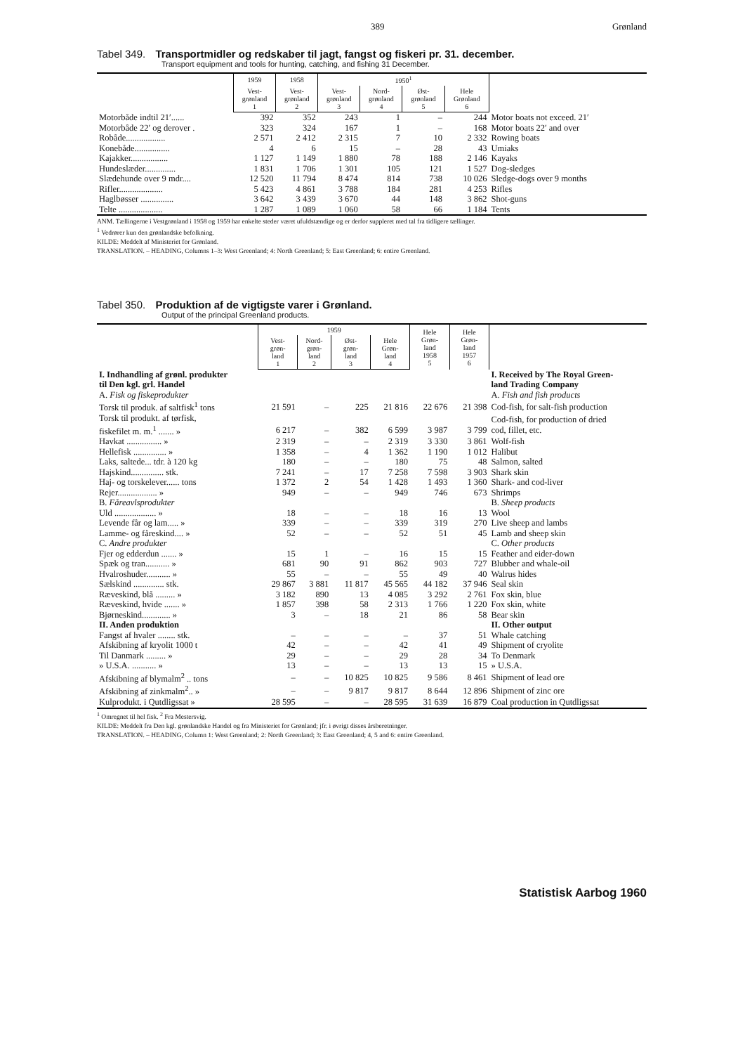389 Grønland
Tabel 349. Transportmidler og redskaber til jagt, fangst og fiskeri pr. 31. december.
Transport equipment and tools for hunting, catching, and fishing 31 December.
| | 1959 | 1958 | 1950<sup>1</sup> | | | | |
| --- | --- | --- | --- | --- | --- | --- | --- |
| | Vest- grønland 1 | Vest- grønland 2 | Vest- grønland 3 | Nord- grønland 4 | Øst- grønland 5 | Hele Grønland 6 | |
| Motorbåde indtil 21′...... | 392 | 352 | 243 | 1 | – | 244 | Motor boats not exceed. 21′ |
| Motorbåde 22′ og derover . | 323 | 324 | 167 | 1 | – | 168 | Motor boats 22′ and over |
| Robåde.................. | 2 571 | 2 412 | 2 315 | 7 | 10 | 2 332 | Rowing boats |
| Konebåde................ | 4 | 6 | 15 | – | 28 | 43 | Umiaks |
| Kajakker................. | 1 127 | 1 149 | 1 880 | 78 | 188 | 2 146 | Kayaks |
| Hundeslæder.............. | 1 831 | 1 706 | 1 301 | 105 | 121 | 1 527 | Dog-sledges |
| Slædehunde over 9 mdr.... | 12 520 | 11 794 | 8 474 | 814 | 738 | 10 026 | Sledge-dogs over 9 months |
| Rifler.................... | 5 423 | 4 861 | 3 788 | 184 | 281 | 4 253 | Rifles |
| Haglbøsser ............... | 3 642 | 3 439 | 3 670 | 44 | 148 | 3 862 | Shot-guns |
| Telte .................... | 1 287 | 1 089 | 1 060 | 58 | 66 | 1 184 | Tents |
ANM. Tællingerne i Vestgrønland i 1958 og 1959 har enkelte steder været ufuldstændige og er derfor suppleret med tal fra tidligere tællinger.
<sup>1</sup> Vedrører kun den grønlandske befolkning.
KILDE: Meddelt af Ministeriet for Grønland.
TRANSLATION. – HEADING, Columns 1–3: West Greenland; 4: North Greenland; 5: East Greenland; 6: entire Greenland.
Tabel 350. Produktion af de vigtigste varer i Grønland.
Output of the principal Greenland products.
| | 1959 | | | | Hele Grøn- land 1958 5 | Hele Grøn- land 1957 6 | |
| --- | --- | --- | --- | --- | --- | --- | --- |
| | Vest- grøn- land 1 | Nord- grøn- land 2 | Øst- grøn- land 3 | Hele Grøn- land 4 | | | |
| I. Indhandling af grønl. produkter til Den kgl. grl. Handel | | | | | | | I. Received by The Royal Green- land Trading Company |
| A. Fisk og fiskeprodukter | | | | | | | A. Fish and fish products |
| Torsk til produk. af saltfisk<sup>1</sup> tons | 21 591 | – | 225 | 21 816 | 22 676 | 21 398 | Cod-fish, for salt-fish production |
| Torsk til produkt. af tørfisk, fiskefilet m. m.<sup>1</sup> ....... » | 6 217 | – | 382 | 6 599 | 3 987 | 3 799 | Cod-fish, for production of dried cod, fillet, etc. |
| Havkat ................ » | 2 319 | – | – | 2 319 | 3 330 | 3 861 | Wolf-fish |
| Hellefisk ............... » | 1 358 | – | 4 | 1 362 | 1 190 | 1 012 | Halibut |
| Laks, saltede... tdr. à 120 kg | 180 | – | – | 180 | 75 | 48 | Salmon, salted |
| Hajskind............... stk. | 7 241 | – | 17 | 7 258 | 7 598 | 3 903 | Shark skin |
| Haj- og torskelever...... tons | 1 372 | 2 | 54 | 1 428 | 1 493 | 1 360 | Shark- and cod-liver |
| Rejer.................. » | 949 | – | – | 949 | 746 | 673 | Shrimps |
| B. Fåreavlsprodukter | | | | | | | B. Sheep products |
| Uld ................... » | 18 | – | – | 18 | 16 | 13 | Wool |
| Levende får og lam..... » | 339 | – | – | 339 | 319 | 270 | Live sheep and lambs |
| Lamme- og fåreskind.... » | 52 | – | – | 52 | 51 | 45 | Lamb and sheep skin |
| C. Andre produkter | | | | | | | C. Other products |
| Fjer og edderdun ....... » | 15 | 1 | – | 16 | 15 | 15 | Feather and eider-down |
| Spæk og tran........... » | 681 | 90 | 91 | 862 | 903 | 727 | Blubber and whale-oil |
| Hvalroshuder........... » | 55 | – | – | 55 | 49 | 40 | Walrus hides |
| Sælskind .............. stk. | 29 867 | 3 881 | 11 817 | 45 565 | 44 182 | 37 946 | Seal skin |
| Ræveskind, blå ......... » | 3 182 | 890 | 13 | 4 085 | 3 292 | 2 761 | Fox skin, blue |
| Ræveskind, hvide ....... » | 1 857 | 398 | 58 | 2 313 | 1 766 | 1 220 | Fox skin, white |
| Bjørneskind............. » | 3 | – | 18 | 21 | 86 | 58 | Bear skin |
| II. Anden produktion | | | | | | | II. Other output |
| Fangst af hvaler ........ stk. | – | – | – | – | 37 | 51 | Whale catching |
| Afskibning af kryolit 1000 t | 42 | – | – | 42 | 41 | 49 | Shipment of cryolite |
| Til Danmark ......... » | 29 | – | – | 29 | 28 | 34 | To Denmark |
| » U.S.A. ........... » | 13 | – | – | 13 | 13 | 15 | » U.S.A. |
| Afskibning af blymalm<sup>2</sup> .. tons | – | – | 10 825 | 10 825 | 9 586 | 8 461 | Shipment of lead ore |
| Afskibning af zinkmalm<sup>2</sup>.. » | – | – | 9 817 | 9 817 | 8 644 | 12 896 | Shipment of zinc ore |
| Kulprodukt. i Qutdligssat » | 28 595 | – | – | 28 595 | 31 639 | 16 879 | Coal production in Qutdligssat |
<sup>1</sup> Omregnet til hel fisk. <sup>2</sup> Fra Mestersvig.
KILDE: Meddelt fra Den kgl. grønlandske Handel og fra Ministeriet for Grønland; jfr. i øvrigt disses årsberetninger.
TRANSLATION. – HEADING, Column 1: West Greenland; 2: North Greenland; 3: East Greenland; 4, 5 and 6: entire Greenland.
Statistisk Aarbog 1960